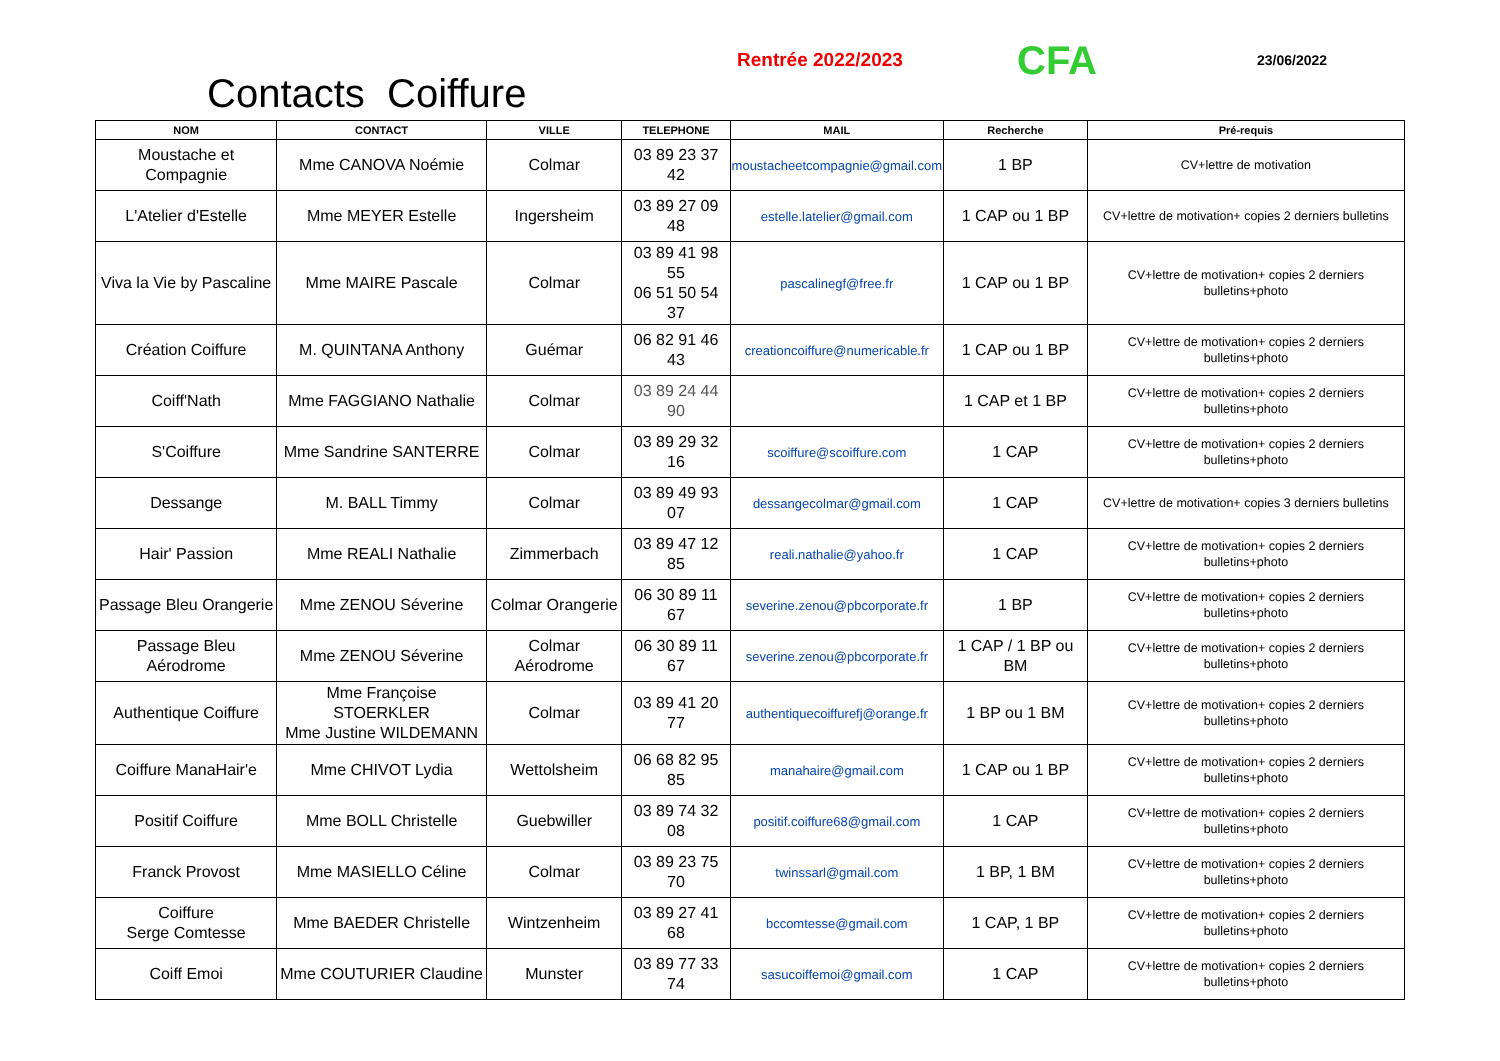Contacts Coiffure
Rentrée 2022/2023
CFA
23/06/2022
| NOM | CONTACT | VILLE | TELEPHONE | MAIL | Recherche | Pré-requis |
| --- | --- | --- | --- | --- | --- | --- |
| Moustache et Compagnie | Mme CANOVA Noémie | Colmar | 03 89 23 37 42 | moustacheetcompagnie@gmail.com | 1 BP | CV+lettre de motivation |
| L'Atelier d'Estelle | Mme MEYER Estelle | Ingersheim | 03 89 27 09 48 | estelle.latelier@gmail.com | 1 CAP ou 1 BP | CV+lettre de motivation+ copies 2 derniers bulletins |
| Viva la Vie by Pascaline | Mme MAIRE Pascale | Colmar | 03 89 41 98 55 06 51 50 54 37 | pascalinegf@free.fr | 1 CAP ou 1 BP | CV+lettre de motivation+ copies 2 derniers bulletins+photo |
| Création Coiffure | M. QUINTANA Anthony | Guémar | 06 82 91 46 43 | creationcoiffure@numericable.fr | 1 CAP ou 1 BP | CV+lettre de motivation+ copies 2 derniers bulletins+photo |
| Coiff'Nath | Mme FAGGIANO Nathalie | Colmar | 03 89 24 44 90 | | 1 CAP et 1 BP | CV+lettre de motivation+ copies 2 derniers bulletins+photo |
| S'Coiffure | Mme Sandrine SANTERRE | Colmar | 03 89 29 32 16 | scoiffure@scoiffure.com | 1 CAP | CV+lettre de motivation+ copies 2 derniers bulletins+photo |
| Dessange | M. BALL Timmy | Colmar | 03 89 49 93 07 | dessangecolmar@gmail.com | 1 CAP | CV+lettre de motivation+ copies 3 derniers bulletins |
| Hair' Passion | Mme REALI Nathalie | Zimmerbach | 03 89 47 12 85 | reali.nathalie@yahoo.fr | 1 CAP | CV+lettre de motivation+ copies 2 derniers bulletins+photo |
| Passage Bleu Orangerie | Mme ZENOU Séverine | Colmar Orangerie | 06 30 89 11 67 | severine.zenou@pbcorporate.fr | 1 BP | CV+lettre de motivation+ copies 2 derniers bulletins+photo |
| Passage Bleu Aérodrome | Mme ZENOU Séverine | Colmar Aérodrome | 06 30 89 11 67 | severine.zenou@pbcorporate.fr | 1 CAP / 1 BP ou BM | CV+lettre de motivation+ copies 2 derniers bulletins+photo |
| Authentique Coiffure | Mme Françoise STOERKLER Mme Justine WILDEMANN | Colmar | 03 89 41 20 77 | authentiquecoiffurefj@orange.fr | 1 BP ou 1 BM | CV+lettre de motivation+ copies 2 derniers bulletins+photo |
| Coiffure ManaHair'e | Mme CHIVOT Lydia | Wettolsheim | 06 68 82 95 85 | manahaire@gmail.com | 1 CAP ou 1 BP | CV+lettre de motivation+ copies 2 derniers bulletins+photo |
| Positif Coiffure | Mme BOLL Christelle | Guebwiller | 03 89 74 32 08 | positif.coiffure68@gmail.com | 1 CAP | CV+lettre de motivation+ copies 2 derniers bulletins+photo |
| Franck Provost | Mme MASIELLO Céline | Colmar | 03 89 23 75 70 | twinssarl@gmail.com | 1 BP, 1 BM | CV+lettre de motivation+ copies 2 derniers bulletins+photo |
| Coiffure Serge Comtesse | Mme BAEDER Christelle | Wintzenheim | 03 89 27 41 68 | bccomtesse@gmail.com | 1 CAP, 1 BP | CV+lettre de motivation+ copies 2 derniers bulletins+photo |
| Coiff Emoi | Mme COUTURIER Claudine | Munster | 03 89 77 33 74 | sasucoiffemoi@gmail.com | 1 CAP | CV+lettre de motivation+ copies 2 derniers bulletins+photo |